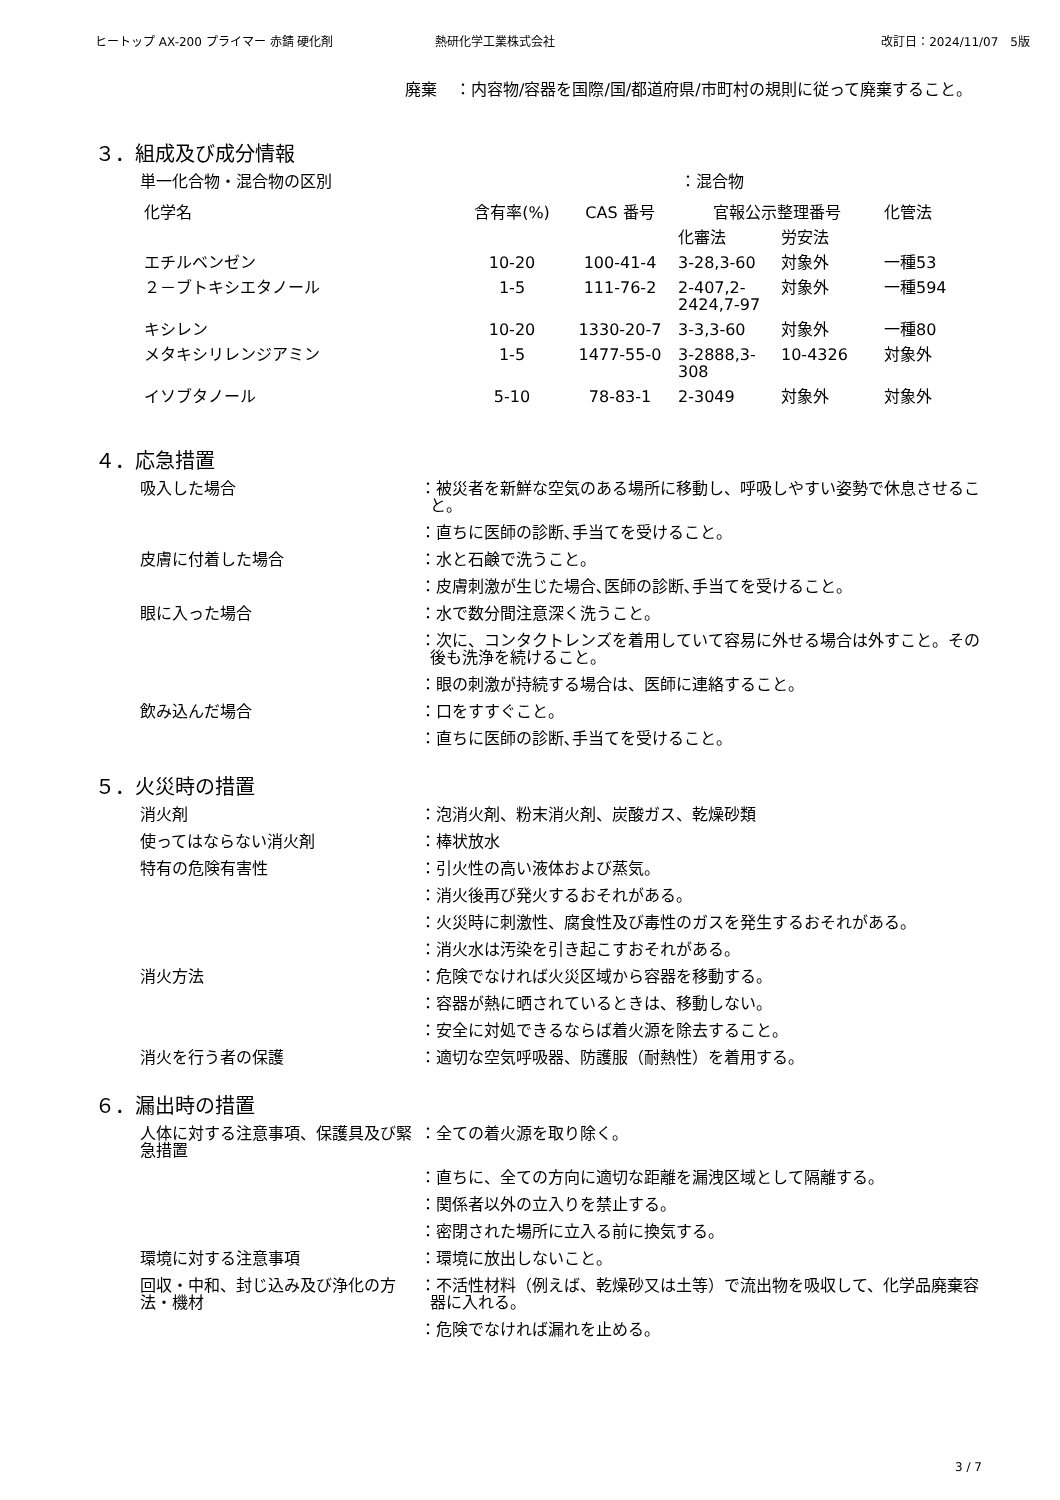ヒートップ AX-200 プライマー 赤錆 硬化剤 熱研化学工業株式会社 改訂日：2024/11/07　5版
廃棄 ：内容物/容器を国際/国/都道府県/市町村の規則に従って廃棄すること。
３．組成及び成分情報
単一化合物・混合物の区別 ：混合物
| 化学名 | 含有率(%) | CAS 番号 | 官報公示整理番号 | | 化管法 |
| --- | --- | --- | --- | --- | --- |
| | | | 化審法 | 労安法 | |
| エチルベンゼン | 10-20 | 100-41-4 | 3-28,3-60 | 対象外 | 一種53 |
| ２－ブトキシエタノール | 1-5 | 111-76-2 | 2-407,2-2424,7-97 | 対象外 | 一種594 |
| キシレン | 10-20 | 1330-20-7 | 3-3,3-60 | 対象外 | 一種80 |
| メタキシリレンジアミン | 1-5 | 1477-55-0 | 3-2888,3-308 | 10-4326 | 対象外 |
| イソブタノール | 5-10 | 78-83-1 | 2-3049 | 対象外 | 対象外 |
４．応急措置
吸入した場合 ：被災者を新鮮な空気のある場所に移動し、呼吸しやすい姿勢で休息させること。
：直ちに医師の診断､手当てを受けること。
皮膚に付着した場合 ：水と石鹸で洗うこと。
：皮膚刺激が生じた場合､医師の診断､手当てを受けること。
眼に入った場合 ：水で数分間注意深く洗うこと。
：次に、コンタクトレンズを着用していて容易に外せる場合は外すこと。その後も洗浄を続けること。
：眼の刺激が持続する場合は、医師に連絡すること。
飲み込んだ場合 ：口をすすぐこと。
：直ちに医師の診断､手当てを受けること。
５．火災時の措置
消火剤 ：泡消火剤、粉末消火剤、炭酸ガス、乾燥砂類
使ってはならない消火剤 ：棒状放水
特有の危険有害性 ：引火性の高い液体および蒸気。
：消火後再び発火するおそれがある。
：火災時に刺激性、腐食性及び毒性のガスを発生するおそれがある。
：消火水は汚染を引き起こすおそれがある。
消火方法 ：危険でなければ火災区域から容器を移動する。
：容器が熱に晒されているときは、移動しない。
：安全に対処できるならば着火源を除去すること。
消火を行う者の保護 ：適切な空気呼吸器、防護服（耐熱性）を着用する。
６．漏出時の措置
人体に対する注意事項、保護具及び緊急措置
：全ての着火源を取り除く。
：直ちに、全ての方向に適切な距離を漏洩区域として隔離する。
：関係者以外の立入りを禁止する。
：密閉された場所に立入る前に換気する。
環境に対する注意事項 ：環境に放出しないこと。
回収・中和、封じ込み及び浄化の方法・機材
：不活性材料（例えば、乾燥砂又は土等）で流出物を吸収して、化学品廃棄容器に入れる。
：危険でなければ漏れを止める。
3 / 7